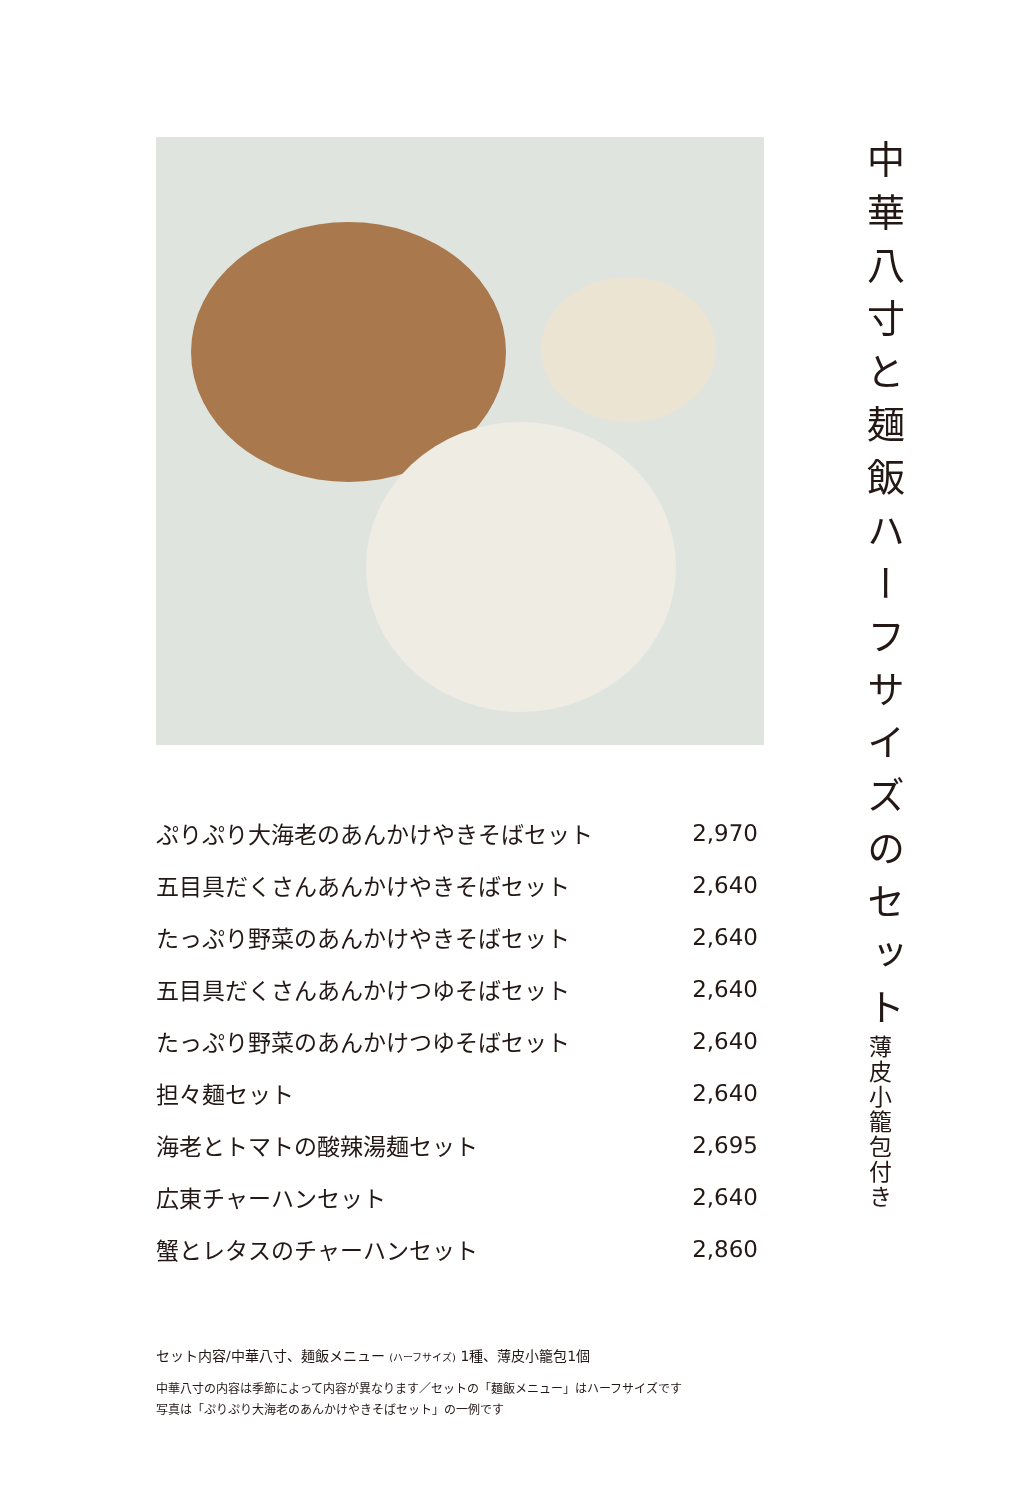| ぷりぷり大海老のあんかけやきそばセット | 2,970 |
| 五目具だくさんあんかけやきそばセット | 2,640 |
| たっぷり野菜のあんかけやきそばセット | 2,640 |
| 五目具だくさんあんかけつゆそばセット | 2,640 |
| たっぷり野菜のあんかけつゆそばセット | 2,640 |
| 担々麺セット | 2,640 |
| 海老とトマトの酸辣湯麺セット | 2,695 |
| 広東チャーハンセット | 2,640 |
| 蟹とレタスのチャーハンセット | 2,860 |
セット内容/中華八寸、麺飯メニュー (ハーフサイズ) 1種、薄皮小籠包1個
中華八寸の内容は季節によって内容が異なります／セットの「麺飯メニュー」はハーフサイズです
写真は「ぷりぷり大海老のあんかけやきそばセット」の一例です
中華八寸と麺飯ハーフサイズのセット
薄皮小籠包付き